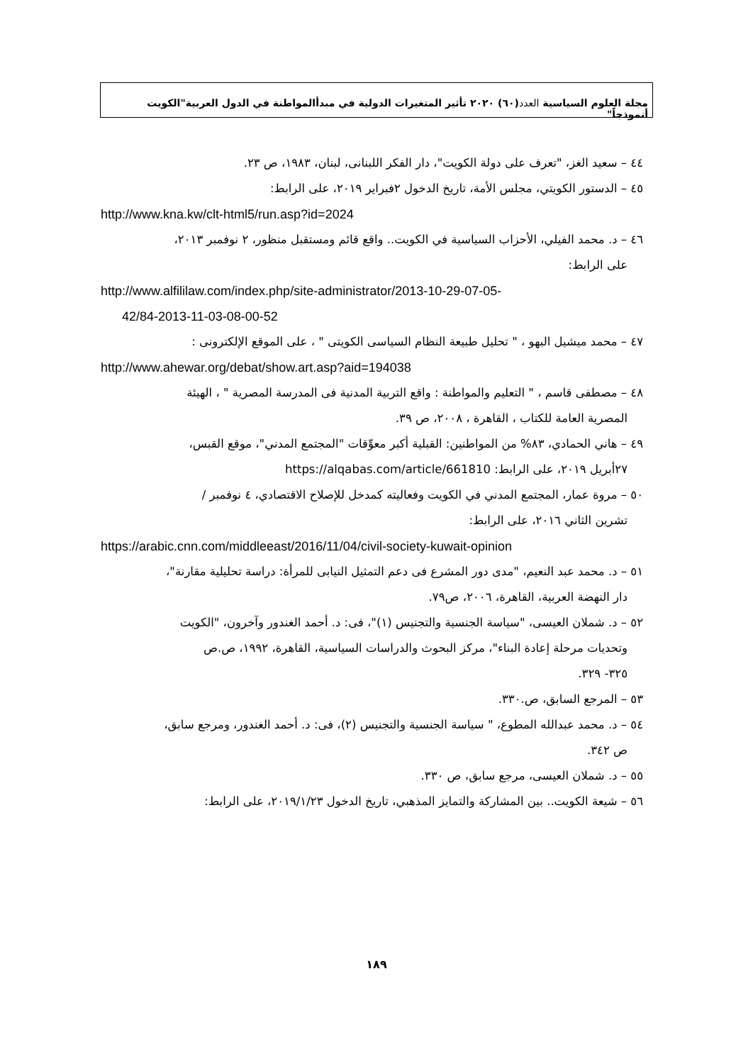مجلة العلوم السياسية العدد(٦٠) ٢٠٢٠ تأثير المتغيرات الدولية في مبدأالمواطنة في الدول العربية"الكويت أنموذجاً"
٤٤ – سعيد الغز، "تعرف على دولة الكويت"، دار الفكر اللبنانى، لبنان، ١٩٨٣، ص ٢٣.
٤٥ – الدستور الكويتي، مجلس الأمة، تاريخ الدخول ٢فبراير ٢٠١٩، على الرابط:
http://www.kna.kw/clt-html5/run.asp?id=2024
٤٦ – د. محمد الفيلي، الأحزاب السياسية في الكويت.. واقع قائم ومستقبل منظور، ٢ نوفمبر ٢٠١٣،
على الرابط:
http://www.alfililaw.com/index.php/site-administrator/2013-10-29-07-05-
42/84-2013-11-03-08-00-52
٤٧ – محمد ميشيل البهو ، " تحليل طبيعة النظام السياسى الكويتى " ، على الموقع الإلكترونى :
http://www.ahewar.org/debat/show.art.asp?aid=194038
٤٨ – مصطفى قاسم ، " التعليم والمواطنة : واقع التربية المدنية فى المدرسة المصرية " ، الهيئة
المصرية العامة للكتاب ، القاهرة ، ٢٠٠٨، ص ٣٩.
٤٩ – هاني الحمادي، ٨٣% من المواطنين: القبلية أكبر معوِّقات "المجتمع المدني"، موقع القبس،
٢٧أبريل ٢٠١٩، على الرابط: https://alqabas.com/article/661810
٥٠ – مروة عمار، المجتمع المدني في الكويت وفعاليته كمدخل للإصلاح الاقتصادي، ٤ نوفمبر /
تشرين الثاني ٢٠١٦، على الرابط:
https://arabic.cnn.com/middleeast/2016/11/04/civil-society-kuwait-opinion
٥١ – د. محمد عبد النعيم، "مدى دور المشرع فى دعم التمثيل النيابى للمرأة: دراسة تحليلية مقارنة"،
دار النهضة العربية، القاهرة، ٢٠٠٦، ص٧٩.
٥٢ – د. شملان العيسى، "سياسة الجنسية والتجنيس (١)"، فى: د. أحمد الغندور وآخرون، "الكويت
وتحديات مرحلة إعادة البناء"، مركز البحوث والدراسات السياسية، القاهرة، ١٩٩٢، ص.ص
٣٢٥- ٣٢٩.
٥٣ – المرجع السابق، ص.٣٣٠.
٥٤ – د. محمد عبدالله المطوع، " سياسة الجنسية والتجنيس (٢)، فى: د. أحمد الغندور، ومرجع سابق،
ص ٣٤٢.
٥٥ – د. شملان العيسى، مرجع سابق، ص ٣٣٠.
٥٦ – شيعة الكويت.. بين المشاركة والتمايز المذهبي، تاريخ الدخول ٢٠١٩/١/٢٣، على الرابط:
١٨٩